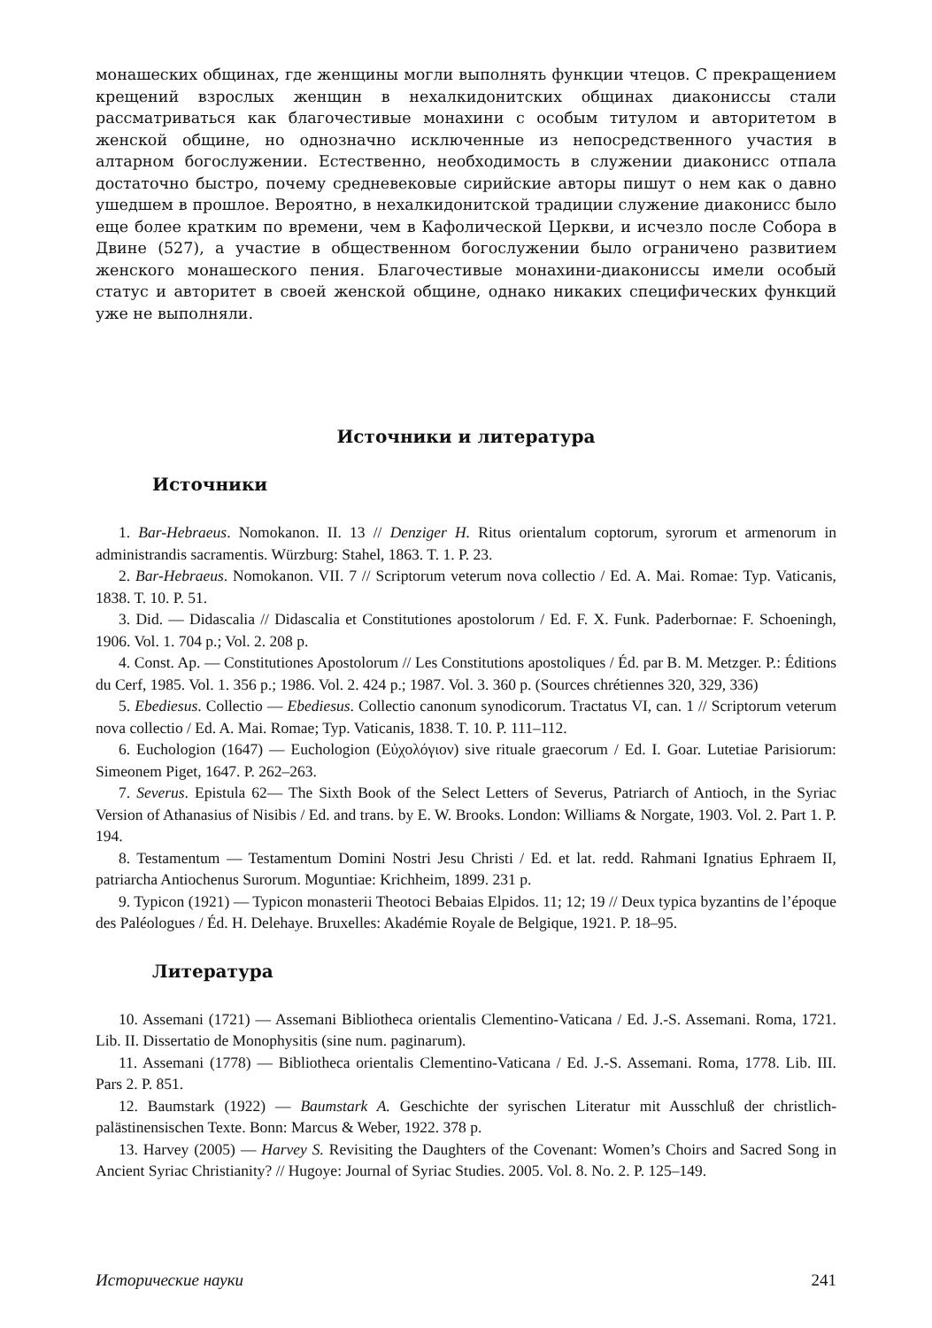монашеских общинах, где женщины могли выполнять функции чтецов. С прекращением крещений взрослых женщин в нехалкидонитских общинах диакониссы стали рассматриваться как благочестивые монахини с особым титулом и авторитетом в женской общине, но однозначно исключенные из непосредственного участия в алтарном богослужении. Естественно, необходимость в служении диаконисс отпала достаточно быстро, почему средневековые сирийские авторы пишут о нем как о давно ушедшем в прошлое. Вероятно, в нехалкидонитской традиции служение диаконисс было еще более кратким по времени, чем в Кафолической Церкви, и исчезло после Собора в Двине (527), а участие в общественном богослужении было ограничено развитием женского монашеского пения. Благочестивые монахини-диакониссы имели особый статус и авторитет в своей женской общине, однако никаких специфических функций уже не выполняли.
Источники и литература
Источники
1. Bar-Hebraeus. Nomokanon. II. 13 // Denziger H. Ritus orientalum coptorum, syrorum et armenorum in administrandis sacramentis. Würzburg: Stahel, 1863. T. 1. P. 23.
2. Bar-Hebraeus. Nomokanon. VII. 7 // Scriptorum veterum nova collectio / Ed. A. Mai. Romae: Typ. Vaticanis, 1838. T. 10. P. 51.
3. Did. — Didascalia // Didascalia et Constitutiones apostolorum / Ed. F. X. Funk. Paderbornae: F. Schoeningh, 1906. Vol. 1. 704 p.; Vol. 2. 208 p.
4. Const. Ap. — Constitutiones Apostolorum // Les Constitutions apostoliques / Éd. par B. M. Metzger. P.: Éditions du Cerf, 1985. Vol. 1. 356 p.; 1986. Vol. 2. 424 p.; 1987. Vol. 3. 360 p. (Sources chrétiennes 320, 329, 336)
5. Ebediesus. Collectio — Ebediesus. Collectio canonum synodicorum. Tractatus VI, can. 1 // Scriptorum veterum nova collectio / Ed. A. Mai. Romae; Typ. Vaticanis, 1838. T. 10. P. 111–112.
6. Euchologion (1647) — Euchologion (Εὐχολόγιον) sive rituale graecorum / Ed. I. Goar. Lutetiae Parisiorum: Simeonem Piget, 1647. P. 262–263.
7. Severus. Epistula 62— The Sixth Book of the Select Letters of Severus, Patriarch of Antioch, in the Syriac Version of Athanasius of Nisibis / Ed. and trans. by E. W. Brooks. London: Williams & Norgate, 1903. Vol. 2. Part 1. P. 194.
8. Testamentum — Testamentum Domini Nostri Jesu Christi / Ed. et lat. redd. Rahmani Ignatius Ephraem II, patriarcha Antiochenus Surorum. Moguntiae: Krichheim, 1899. 231 p.
9. Typicon (1921) — Typicon monasterii Theotoci Bebaias Elpidos. 11; 12; 19 // Deux typica byzantins de l’époque des Paléologues / Éd. H. Delehaye. Bruxelles: Akadémie Royale de Belgique, 1921. P. 18–95.
Литература
10. Assemani (1721) — Assemani Bibliotheca orientalis Clementino-Vaticana / Ed. J.-S. Assemani. Roma, 1721. Lib. II. Dissertatio de Monophysitis (sine num. paginarum).
11. Assemani (1778) — Bibliotheca orientalis Clementino-Vaticana / Ed. J.-S. Assemani. Roma, 1778. Lib. III. Pars 2. P. 851.
12. Baumstark (1922) — Baumstark A. Geschichte der syrischen Literatur mit Ausschluß der christlich-palästinensischen Texte. Bonn: Marcus & Weber, 1922. 378 p.
13. Harvey (2005) — Harvey S. Revisiting the Daughters of the Covenant: Women’s Choirs and Sacred Song in Ancient Syriac Christianity? // Hugoye: Journal of Syriac Studies. 2005. Vol. 8. No. 2. P. 125–149.
Исторические науки 241